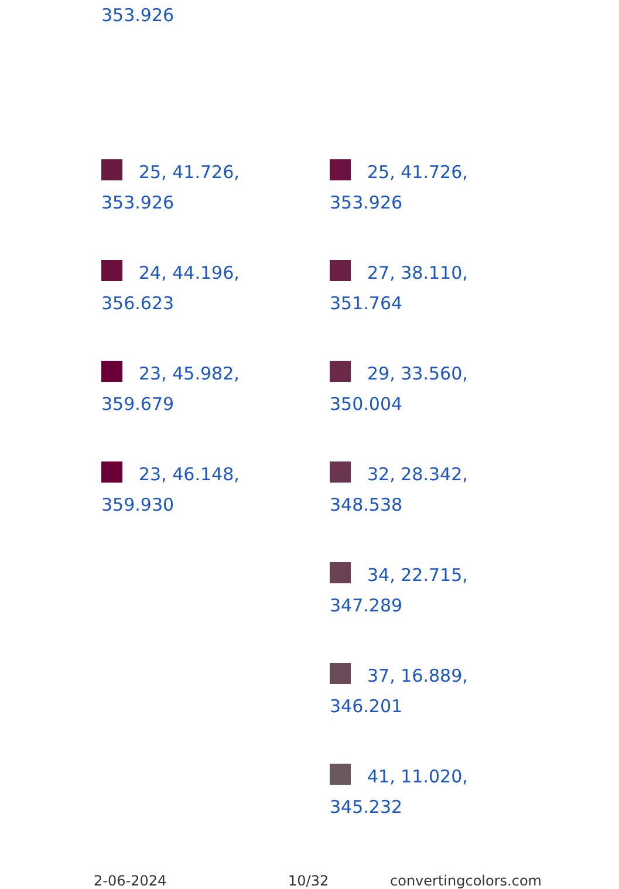353.926
25, 41.726,
353.926
24, 44.196,
356.623
23, 45.982,
359.679
23, 46.148,
359.930
25, 41.726,
353.926
27, 38.110,
351.764
29, 33.560,
350.004
32, 28.342,
348.538
34, 22.715,
347.289
37, 16.889,
346.201
41, 11.020,
345.232
2-06-2024 10/32 convertingcolors.com